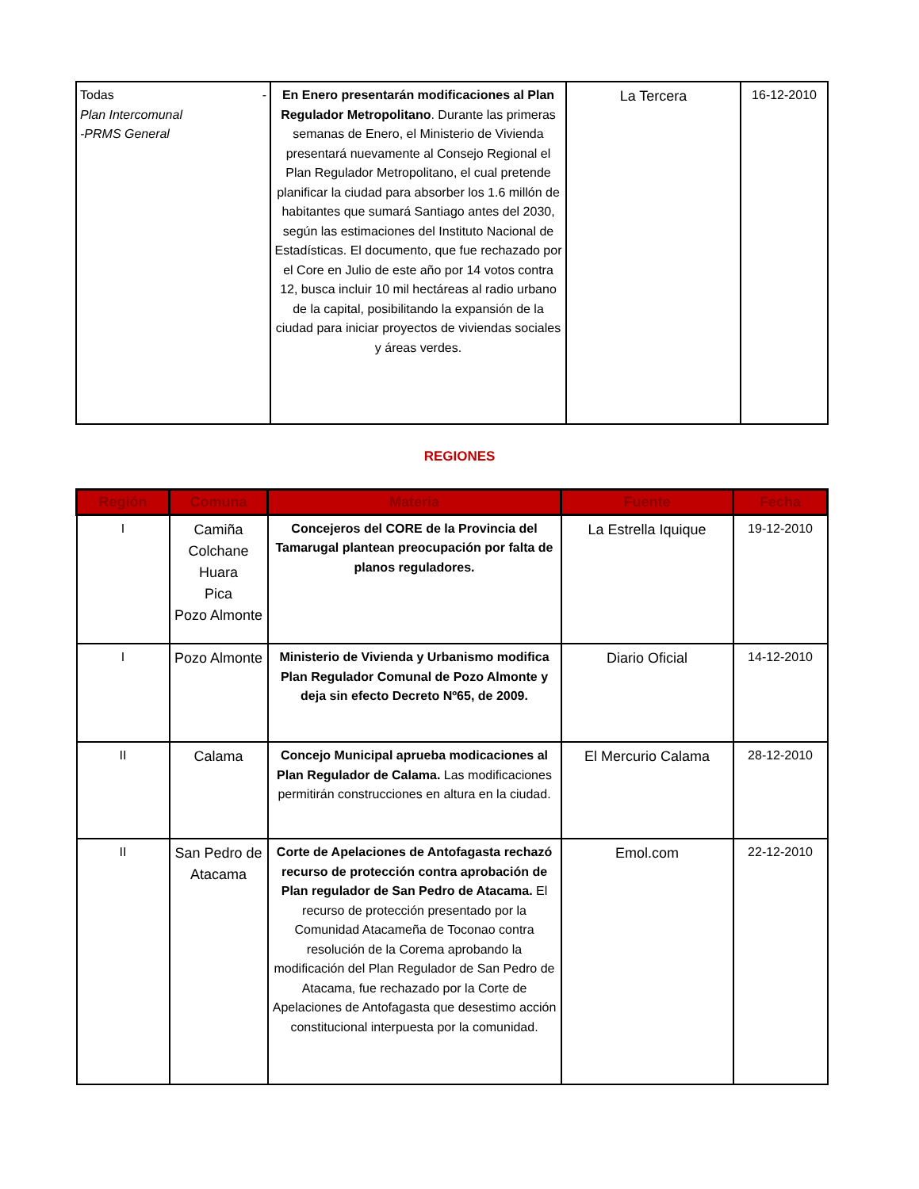| Todas - Plan Intercomunal -PRMS General | En Enero presentarán modificaciones al Plan Regulador Metropolitano . Durante las primeras semanas de Enero, el Ministerio de Vivienda presentará nuevamente al Consejo Regional el Plan Regulador Metropolitano, el cual pretende planificar la ciudad para absorber los 1.6 millón de habitantes que sumará Santiago antes del 2030, según las estimaciones del Instituto Nacional de Estadísticas. El documento, que fue rechazado por el Core en Julio de este año por 14 votos contra 12, busca incluir 10 mil hectáreas al radio urbano de la capital, posibilitando la expansión de la ciudad para iniciar proyectos de viviendas sociales y áreas verdes. | La Tercera | 16-12-2010 |
REGIONES
| Región | Comuna | Materia | Fuente | Fecha |
| --- | --- | --- | --- | --- |
| I | Camiña Colchane Huara Pica Pozo Almonte | Concejeros del CORE de la Provincia del Tamarugal plantean preocupación por falta de planos reguladores. | La Estrella Iquique | 19-12-2010 |
| I | Pozo Almonte | Ministerio de Vivienda y Urbanismo modifica Plan Regulador Comunal de Pozo Almonte y deja sin efecto Decreto Nº65, de 2009. | Diario Oficial | 14-12-2010 |
| II | Calama | Concejo Municipal aprueba modicaciones al Plan Regulador de Calama. Las modificaciones permitirán construcciones en altura en la ciudad. | El Mercurio Calama | 28-12-2010 |
| II | San Pedro de Atacama | Corte de Apelaciones de Antofagasta rechazó recurso de protección contra aprobación de Plan regulador de San Pedro de Atacama. El recurso de protección presentado por la Comunidad Atacameña de Toconao contra resolución de la Corema aprobando la modificación del Plan Regulador de San Pedro de Atacama, fue rechazado por la Corte de Apelaciones de Antofagasta que desestimo acción constitucional interpuesta por la comunidad. | Emol.com | 22-12-2010 |